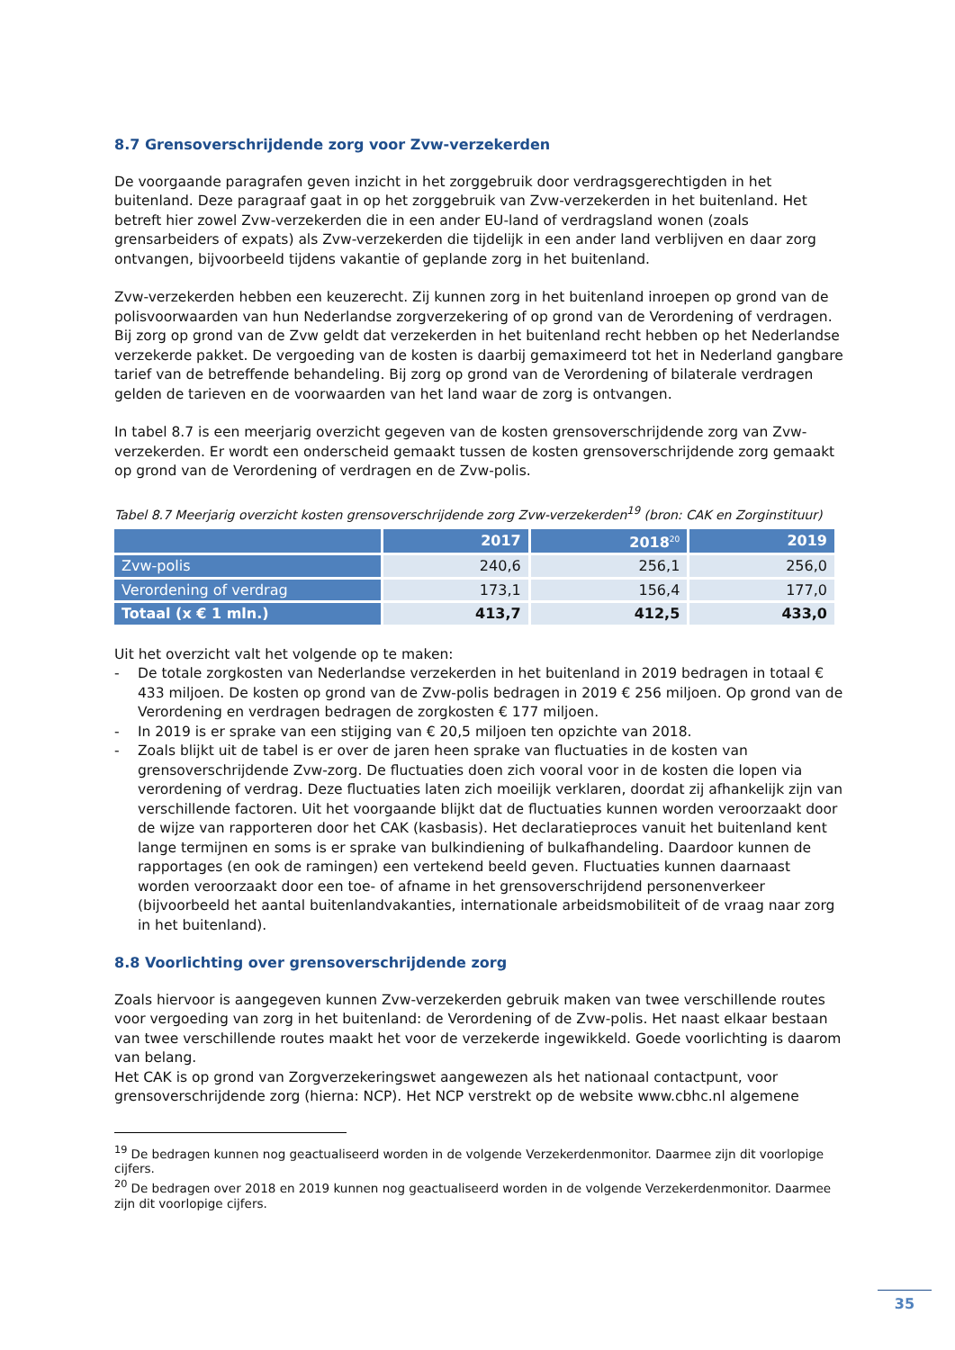8.7 Grensoverschrijdende zorg voor Zvw-verzekerden
De voorgaande paragrafen geven inzicht in het zorggebruik door verdragsgerechtigden in het buitenland. Deze paragraaf gaat in op het zorggebruik van Zvw-verzekerden in het buitenland. Het betreft hier zowel Zvw-verzekerden die in een ander EU-land of verdragsland wonen (zoals grensarbeiders of expats) als Zvw-verzekerden die tijdelijk in een ander land verblijven en daar zorg ontvangen, bijvoorbeeld tijdens vakantie of geplande zorg in het buitenland.
Zvw-verzekerden hebben een keuzerecht. Zij kunnen zorg in het buitenland inroepen op grond van de polisvoorwaarden van hun Nederlandse zorgverzekering of op grond van de Verordening of verdragen. Bij zorg op grond van de Zvw geldt dat verzekerden in het buitenland recht hebben op het Nederlandse verzekerde pakket. De vergoeding van de kosten is daarbij gemaximeerd tot het in Nederland gangbare tarief van de betreffende behandeling. Bij zorg op grond van de Verordening of bilaterale verdragen gelden de tarieven en de voorwaarden van het land waar de zorg is ontvangen.
In tabel 8.7 is een meerjarig overzicht gegeven van de kosten grensoverschrijdende zorg van Zvw-verzekerden. Er wordt een onderscheid gemaakt tussen de kosten grensoverschrijdende zorg gemaakt op grond van de Verordening of verdragen en de Zvw-polis.
Tabel 8.7 Meerjarig overzicht kosten grensoverschrijdende zorg Zvw-verzekerden<sup>19</sup> (bron: CAK en Zorginstituur)
| | 2017 | 2018<sup>20</sup> | 2019 |
| --- | --- | --- | --- |
| Zvw-polis | 240,6 | 256,1 | 256,0 |
| Verordening of verdrag | 173,1 | 156,4 | 177,0 |
| Totaal (x € 1 mln.) | 413,7 | 412,5 | 433,0 |
Uit het overzicht valt het volgende op te maken:
- De totale zorgkosten van Nederlandse verzekerden in het buitenland in 2019 bedragen in totaal € 433 miljoen. De kosten op grond van de Zvw-polis bedragen in 2019 € 256 miljoen. Op grond van de Verordening en verdragen bedragen de zorgkosten € 177 miljoen.
- In 2019 is er sprake van een stijging van € 20,5 miljoen ten opzichte van 2018.
- Zoals blijkt uit de tabel is er over de jaren heen sprake van fluctuaties in de kosten van grensoverschrijdende Zvw-zorg. De fluctuaties doen zich vooral voor in de kosten die lopen via verordening of verdrag. Deze fluctuaties laten zich moeilijk verklaren, doordat zij afhankelijk zijn van verschillende factoren. Uit het voorgaande blijkt dat de fluctuaties kunnen worden veroorzaakt door de wijze van rapporteren door het CAK (kasbasis). Het declaratieproces vanuit het buitenland kent lange termijnen en soms is er sprake van bulkindiening of bulkafhandeling. Daardoor kunnen de rapportages (en ook de ramingen) een vertekend beeld geven. Fluctuaties kunnen daarnaast worden veroorzaakt door een toe- of afname in het grensoverschrijdend personenverkeer (bijvoorbeeld het aantal buitenlandvakanties, internationale arbeidsmobiliteit of de vraag naar zorg in het buitenland).
8.8 Voorlichting over grensoverschrijdende zorg
Zoals hiervoor is aangegeven kunnen Zvw-verzekerden gebruik maken van twee verschillende routes voor vergoeding van zorg in het buitenland: de Verordening of de Zvw-polis. Het naast elkaar bestaan van twee verschillende routes maakt het voor de verzekerde ingewikkeld. Goede voorlichting is daarom van belang.
Het CAK is op grond van Zorgverzekeringswet aangewezen als het nationaal contactpunt, voor grensoverschrijdende zorg (hierna: NCP). Het NCP verstrekt op de website www.cbhc.nl algemene
<sup>19</sup> De bedragen kunnen nog geactualiseerd worden in de volgende Verzekerdenmonitor. Daarmee zijn dit voorlopige cijfers.
<sup>20</sup> De bedragen over 2018 en 2019 kunnen nog geactualiseerd worden in de volgende Verzekerdenmonitor. Daarmee zijn dit voorlopige cijfers.
35